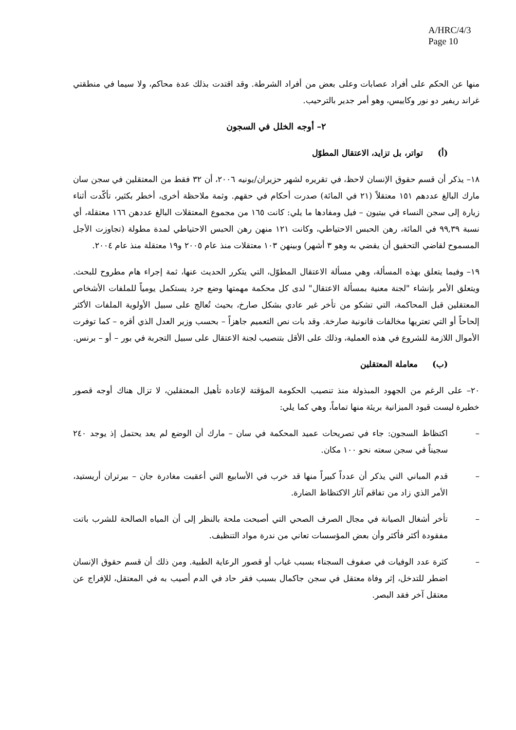A/HRC/4/3
Page 10
منها عن الحكم على أفراد عصابات وعلى بعض من أفراد الشرطة. وقد اقتدت بذلك عدة محاكم، ولا سيما في منطقتي غراند ريفير دو نور وكاييس، وهو أمر جدير بالترحيب.
٢– أوجه الخلل في السجون
(أ) تواتر، بل تزايد، الاعتقال المطوّل
١٨– يذكر أن قسم حقوق الإنسان لاحظ، في تقريره لشهر حزيران/يونيه ٢٠٠٦، أن ٣٢ فقط من المعتقلين في سجن سان مارك البالغ عددهم ١٥١ معتقلاً (٢١ في المائة) صدرت أحكام في حقهم. وثمة ملاحظة أخرى، أخطر بكثير، تأكّدت أثناء زيارة إلى سجن النساء في بيتيون – فيل ومفادها ما يلي: كانت ١٦٥ من مجموع المعتقلات البالغ عددهن ١٦٦ معتقلة، أي نسبة ٩٩,٣٩ في المائة، رهن الحبس الاحتياطي، وكانت ١٢١ منهن رهن الحبس الاحتياطي لمدة مطولة (تجاوزت الأجل المسموح لقاضي التحقيق أن يقضي به وهو ٣ أشهر) وبينهن ١٠٣ معتقلات منذ عام ٢٠٠٥ و١٩ معتقلة منذ عام ٢٠٠٤.
١٩– وفيما يتعلق بهذه المسألة، وهي مسألة الاعتقال المطوّل، التي يتكرر الحديث عنها، ثمة إجراء هام مطروح للبحث. ويتعلق الأمر بإنشاء "لجنة معنية بمسألة الاعتقال" لدى كل محكمة مهمتها وضع جرد يستكمل يومياً للملفات الأشخاص المعتقلين قبل المحاكمة، التي تشكو من تأخر غير عادي بشكل صارخ، بحيث تُعالج على سبيل الأولوية الملفات الأكثر إلحاحاً أو التي تعتريها مخالفات قانونية صارخة. وقد بات نص التعميم جاهزاً – بحسب وزير العدل الذي أقره – كما توفرت الأموال اللازمة للشروع في هذه العملية، وذلك على الأقل بتنصيب لجنة الاعتقال على سبيل التجربة في بور – أو – برنس.
(ب) معاملة المعتقلين
٢٠– على الرغم من الجهود المبذولة منذ تنصيب الحكومة المؤقتة لإعادة تأهيل المعتقلين، لا تزال هناك أوجه قصور خطيرة ليست قيود الميزانية بريئة منها تماماً، وهي كما يلي:
– اكتظاظ السجون: جاء في تصريحات عميد المحكمة في سان – مارك أن الوضع لم يعد يحتمل إذ يوجد ٢٤٠ سجيناً في سجن سعته نحو ١٠٠ مكان.
– قدم المباني التي يذكر أن عدداً كبيراً منها قد خرب في الأسابيع التي أعقبت مغادرة جان – بيرتران أريستيد، الأمر الذي زاد من تفاقم آثار الاكتظاظ الضارة.
– تأخر أشغال الصيانة في مجال الصرف الصحي التي أصبحت ملحة بالنظر إلى أن المياه الصالحة للشرب باتت مفقودة أكثر فأكثر وأن بعض المؤسسات تعاني من ندرة مواد التنظيف.
– كثرة عدد الوفيات في صفوف السجناء بسبب غياب أو قصور الرعاية الطبية. ومن ذلك أن قسم حقوق الإنسان اضطر للتدخل، إثر وفاة معتقل في سجن جاكمال بسبب فقر حاد في الدم أصيب به في المعتقل، للإفراج عن معتقل آخر فقد البصر.